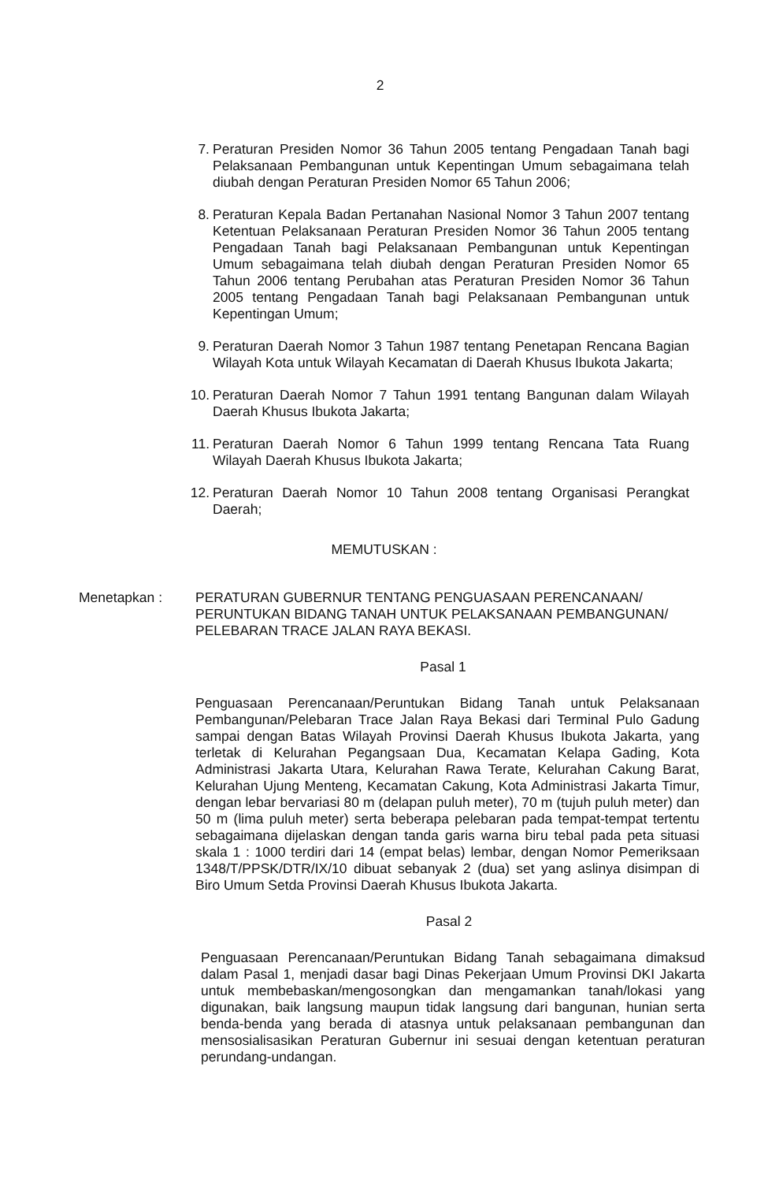2
7. Peraturan Presiden Nomor 36 Tahun 2005 tentang Pengadaan Tanah bagi Pelaksanaan Pembangunan untuk Kepentingan Umum sebagaimana telah diubah dengan Peraturan Presiden Nomor 65 Tahun 2006;
8. Peraturan Kepala Badan Pertanahan Nasional Nomor 3 Tahun 2007 tentang Ketentuan Pelaksanaan Peraturan Presiden Nomor 36 Tahun 2005 tentang Pengadaan Tanah bagi Pelaksanaan Pembangunan untuk Kepentingan Umum sebagaimana telah diubah dengan Peraturan Presiden Nomor 65 Tahun 2006 tentang Perubahan atas Peraturan Presiden Nomor 36 Tahun 2005 tentang Pengadaan Tanah bagi Pelaksanaan Pembangunan untuk Kepentingan Umum;
9. Peraturan Daerah Nomor 3 Tahun 1987 tentang Penetapan Rencana Bagian Wilayah Kota untuk Wilayah Kecamatan di Daerah Khusus Ibukota Jakarta;
10.
Peraturan Daerah Nomor 7 Tahun 1991 tentang Bangunan dalam Wilayah Daerah Khusus Ibukota Jakarta;
11.
Peraturan Daerah Nomor 6 Tahun 1999 tentang Rencana Tata Ruang Wilayah Daerah Khusus Ibukota Jakarta;
12.
Peraturan Daerah Nomor 10 Tahun 2008 tentang Organisasi Perangkat Daerah;
MEMUTUSKAN :
Menetapkan : PERATURAN GUBERNUR TENTANG PENGUASAAN PERENCANAAN/ PERUNTUKAN BIDANG TANAH UNTUK PELAKSANAAN PEMBANGUNAN/ PELEBARAN TRACE JALAN RAYA BEKASI.
Pasal 1
Penguasaan Perencanaan/Peruntukan Bidang Tanah untuk Pelaksanaan Pembangunan/Pelebaran Trace Jalan Raya Bekasi dari Terminal Pulo Gadung sampai dengan Batas Wilayah Provinsi Daerah Khusus Ibukota Jakarta, yang terletak di Kelurahan Pegangsaan Dua, Kecamatan Kelapa Gading, Kota Administrasi Jakarta Utara, Kelurahan Rawa Terate, Kelurahan Cakung Barat, Kelurahan Ujung Menteng, Kecamatan Cakung, Kota Administrasi Jakarta Timur, dengan lebar bervariasi 80 m (delapan puluh meter), 70 m (tujuh puluh meter) dan 50 m (lima puluh meter) serta beberapa pelebaran pada tempat-tempat tertentu sebagaimana dijelaskan dengan tanda garis warna biru tebal pada peta situasi skala 1 : 1000 terdiri dari 14 (empat belas) lembar, dengan Nomor Pemeriksaan 1348/T/PPSK/DTR/IX/10 dibuat sebanyak 2 (dua) set yang aslinya disimpan di Biro Umum Setda Provinsi Daerah Khusus Ibukota Jakarta.
Pasal 2
Penguasaan Perencanaan/Peruntukan Bidang Tanah sebagaimana dimaksud dalam Pasal 1, menjadi dasar bagi Dinas Pekerjaan Umum Provinsi DKI Jakarta untuk membebaskan/mengosongkan dan mengamankan tanah/lokasi yang digunakan, baik langsung maupun tidak langsung dari bangunan, hunian serta benda-benda yang berada di atasnya untuk pelaksanaan pembangunan dan mensosialisasikan Peraturan Gubernur ini sesuai dengan ketentuan peraturan perundang-undangan.